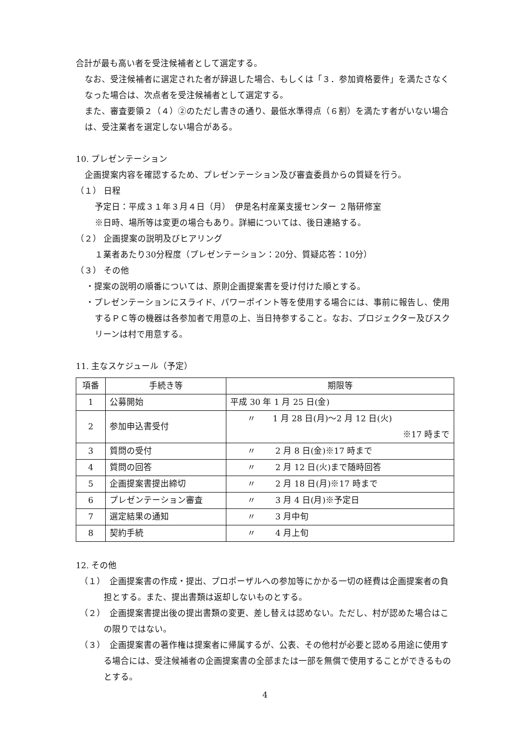合計が最も高い者を受注候補者として選定する。
なお、受注候補者に選定された者が辞退した場合、もしくは「３．参加資格要件」を満たさなくなった場合は、次点者を受注候補者として選定する。
また、審査要領２（４）②のただし書きの通り、最低水準得点（６割）を満たす者がいない場合は、受注業者を選定しない場合がある。
10. プレゼンテーション
企画提案内容を確認するため、プレゼンテーション及び審査委員からの質疑を行う。
（１） 日程
予定日：平成３１年３月４日（月）　伊是名村産業支援センター ２階研修室
※日時、場所等は変更の場合もあり。詳細については、後日連絡する。
（２） 企画提案の説明及びヒアリング
１業者あたり30分程度（プレゼンテーション：20分、質疑応答：10分）
（３） その他
・提案の説明の順番については、原則企画提案書を受け付けた順とする。
・プレゼンテーションにスライド、パワーポイント等を使用する場合には、事前に報告し、使用するＰＣ等の機器は各参加者で用意の上、当日持参すること。なお、プロジェクター及びスクリーンは村で用意する。
11. 主なスケジュール（予定）
| 項番 | 手続き等 | 期限等 |
| --- | --- | --- |
| 1 | 公募開始 | 平成 30 年 1 月 25 日(金) |
| 2 | 参加申込書受付 | 〃 1 月 28 日(月)～2 月 12 日(火) ※17 時まで |
| 3 | 質問の受付 | 〃 2 月 8 日(金)※17 時まで |
| 4 | 質問の回答 | 〃 2 月 12 日(火)まで随時回答 |
| 5 | 企画提案書提出締切 | 〃 2 月 18 日(月)※17 時まで |
| 6 | プレゼンテーション審査 | 〃 3 月 4 日(月)※予定日 |
| 7 | 選定結果の通知 | 〃 3 月中旬 |
| 8 | 契約手続 | 〃 4 月上旬 |
12. その他
（１）　企画提案書の作成・提出、プロポーザルへの参加等にかかる一切の経費は企画提案者の負担とする。また、提出書類は返却しないものとする。
（２）　企画提案書提出後の提出書類の変更、差し替えは認めない。ただし、村が認めた場合はこの限りではない。
（３）　企画提案書の著作権は提案者に帰属するが、公表、その他村が必要と認める用途に使用する場合には、受注候補者の企画提案書の全部または一部を無償で使用することができるものとする。
4